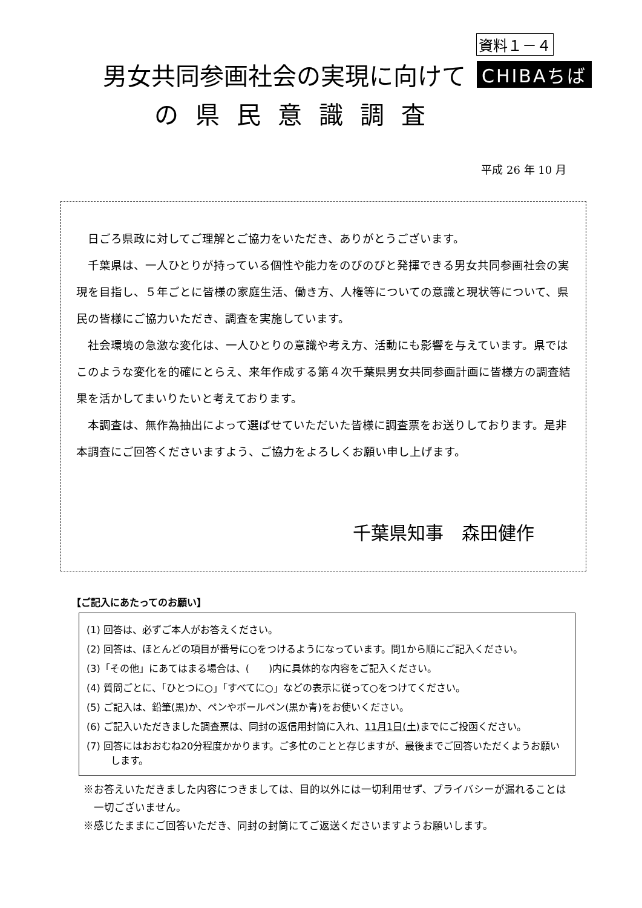資料１－４
男女共同参画社会の実現に向けて CHIBAちば
の県民意識調査
平成 26 年 10 月
日ごろ県政に対してご理解とご協力をいただき、ありがとうございます。
千葉県は、一人ひとりが持っている個性や能力をのびのびと発揮できる男女共同参画社会の実現を目指し、５年ごとに皆様の家庭生活、働き方、人権等についての意識と現状等について、県民の皆様にご協力いただき、調査を実施しています。
社会環境の急激な変化は、一人ひとりの意識や考え方、活動にも影響を与えています。県ではこのような変化を的確にとらえ、来年作成する第４次千葉県男女共同参画計画に皆様方の調査結果を活かしてまいりたいと考えております。
本調査は、無作為抽出によって選ばせていただいた皆様に調査票をお送りしております。是非本調査にご回答くださいますよう、ご協力をよろしくお願い申し上げます。
千葉県知事　森田健作
【ご記入にあたってのお願い】
(1) 回答は、必ずご本人がお答えください。
(2) 回答は、ほとんどの項目が番号に○をつけるようになっています。問1から順にご記入ください。
(3)「その他」にあてはまる場合は、(　　)内に具体的な内容をご記入ください。
(4) 質問ごとに、「ひとつに○」「すべてに○」などの表示に従って○をつけてください。
(5) ご記入は、鉛筆(黒)か、ペンやボールペン(黒か青)をお使いください。
(6) ご記入いただきました調査票は、同封の返信用封筒に入れ、11月1日(土) までにご投函ください。
(7) 回答にはおおむね20分程度かかります。ご多忙のことと存じますが、最後までご回答いただくようお願いします。
※お答えいただきました内容につきましては、目的以外には一切利用せず、プライバシーが漏れることは一切ございません。
※感じたままにご回答いただき、同封の封筒にてご返送くださいますようお願いします。